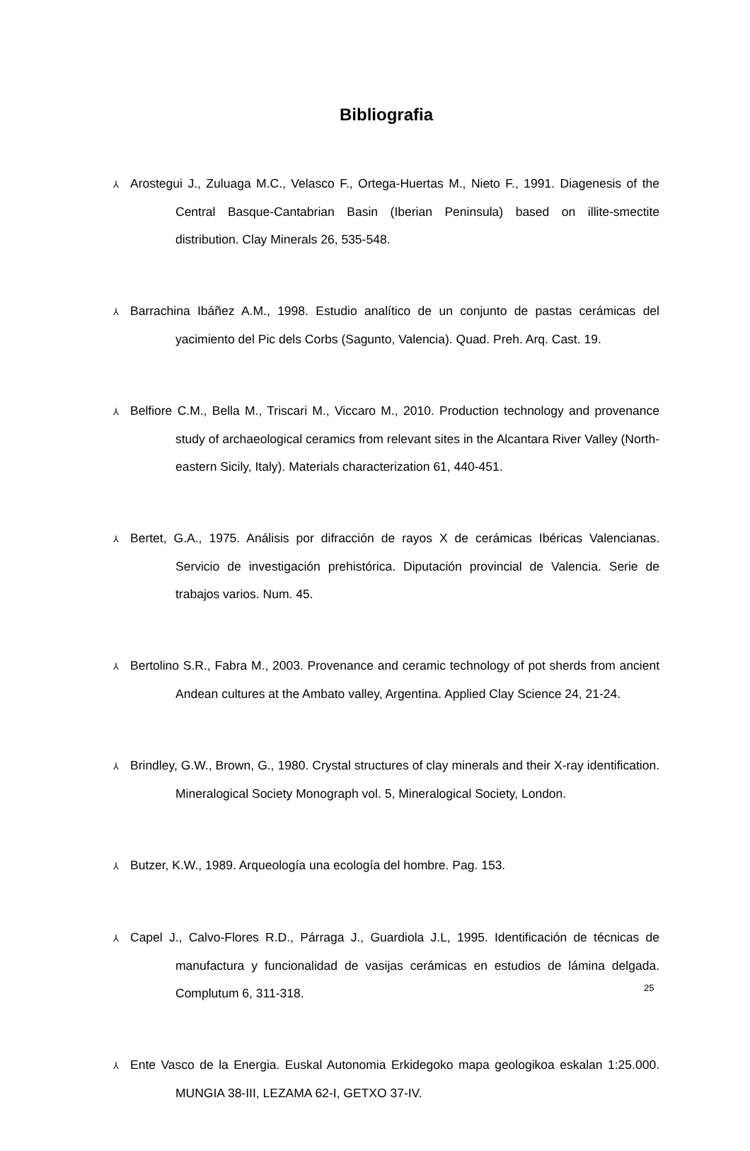Bibliografia
⅄ Arostegui J., Zuluaga M.C., Velasco F., Ortega-Huertas M., Nieto F., 1991. Diagenesis of the Central Basque-Cantabrian Basin (Iberian Peninsula) based on illite-smectite distribution. Clay Minerals 26, 535-548.
⅄ Barrachina Ibáñez A.M., 1998. Estudio analítico de un conjunto de pastas cerámicas del yacimiento del Pic dels Corbs (Sagunto, Valencia). Quad. Preh. Arq. Cast. 19.
⅄ Belfiore C.M., Bella M., Triscari M., Viccaro M., 2010. Production technology and provenance study of archaeological ceramics from relevant sites in the Alcantara River Valley (North-eastern Sicily, Italy). Materials characterization 61, 440-451.
⅄ Bertet, G.A., 1975. Análisis por difracción de rayos X de cerámicas Ibéricas Valencianas. Servicio de investigación prehistórica. Diputación provincial de Valencia. Serie de trabajos varios. Num. 45.
⅄ Bertolino S.R., Fabra M., 2003. Provenance and ceramic technology of pot sherds from ancient Andean cultures at the Ambato valley, Argentina. Applied Clay Science 24, 21-24.
⅄ Brindley, G.W., Brown, G., 1980. Crystal structures of clay minerals and their X-ray identification. Mineralogical Society Monograph vol. 5, Mineralogical Society, London.
⅄ Butzer, K.W., 1989. Arqueología una ecología del hombre. Pag. 153.
⅄ Capel J., Calvo-Flores R.D., Párraga J., Guardiola J.L, 1995. Identificación de técnicas de manufactura y funcionalidad de vasijas cerámicas en estudios de lámina delgada. Complutum 6, 311-318.
⅄ Ente Vasco de la Energia. Euskal Autonomia Erkidegoko mapa geologikoa eskalan 1:25.000. MUNGIA 38-III, LEZAMA 62-I, GETXO 37-IV.
25